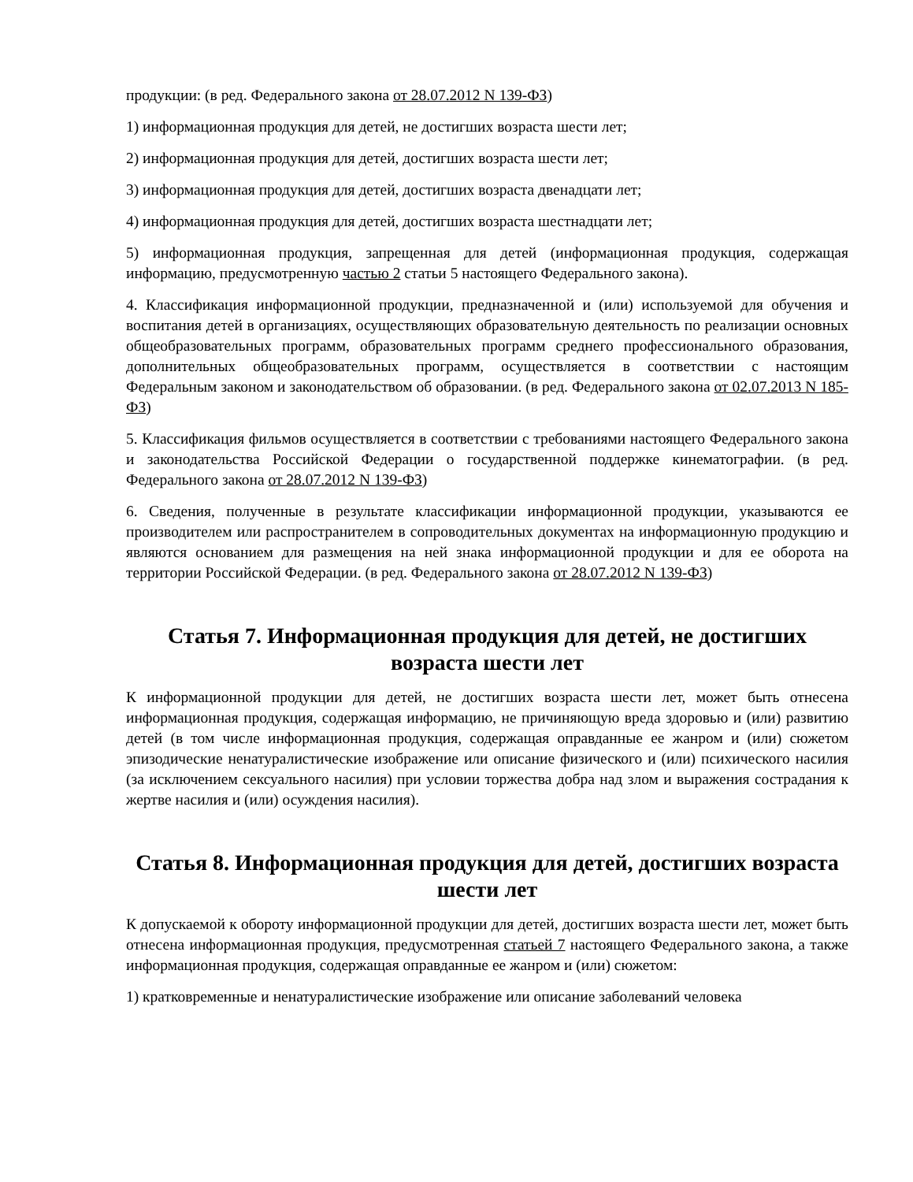продукции: (в ред. Федерального закона от 28.07.2012 N 139-ФЗ)
1) информационная продукция для детей, не достигших возраста шести лет;
2) информационная продукция для детей, достигших возраста шести лет;
3) информационная продукция для детей, достигших возраста двенадцати лет;
4) информационная продукция для детей, достигших возраста шестнадцати лет;
5) информационная продукция, запрещенная для детей (информационная продукция, содержащая информацию, предусмотренную частью 2 статьи 5 настоящего Федерального закона).
4. Классификация информационной продукции, предназначенной и (или) используемой для обучения и воспитания детей в организациях, осуществляющих образовательную деятельность по реализации основных общеобразовательных программ, образовательных программ среднего профессионального образования, дополнительных общеобразовательных программ, осуществляется в соответствии с настоящим Федеральным законом и законодательством об образовании. (в ред. Федерального закона от 02.07.2013 N 185-ФЗ)
5. Классификация фильмов осуществляется в соответствии с требованиями настоящего Федерального закона и законодательства Российской Федерации о государственной поддержке кинематографии. (в ред. Федерального закона от 28.07.2012 N 139-ФЗ)
6. Сведения, полученные в результате классификации информационной продукции, указываются ее производителем или распространителем в сопроводительных документах на информационную продукцию и являются основанием для размещения на ней знака информационной продукции и для ее оборота на территории Российской Федерации. (в ред. Федерального закона от 28.07.2012 N 139-ФЗ)
Статья 7. Информационная продукция для детей, не достигших возраста шести лет
К информационной продукции для детей, не достигших возраста шести лет, может быть отнесена информационная продукция, содержащая информацию, не причиняющую вреда здоровью и (или) развитию детей (в том числе информационная продукция, содержащая оправданные ее жанром и (или) сюжетом эпизодические ненатуралистические изображение или описание физического и (или) психического насилия (за исключением сексуального насилия) при условии торжества добра над злом и выражения сострадания к жертве насилия и (или) осуждения насилия).
Статья 8. Информационная продукция для детей, достигших возраста шести лет
К допускаемой к обороту информационной продукции для детей, достигших возраста шести лет, может быть отнесена информационная продукция, предусмотренная статьей 7 настоящего Федерального закона, а также информационная продукция, содержащая оправданные ее жанром и (или) сюжетом:
1) кратковременные и ненатуралистические изображение или описание заболеваний человека